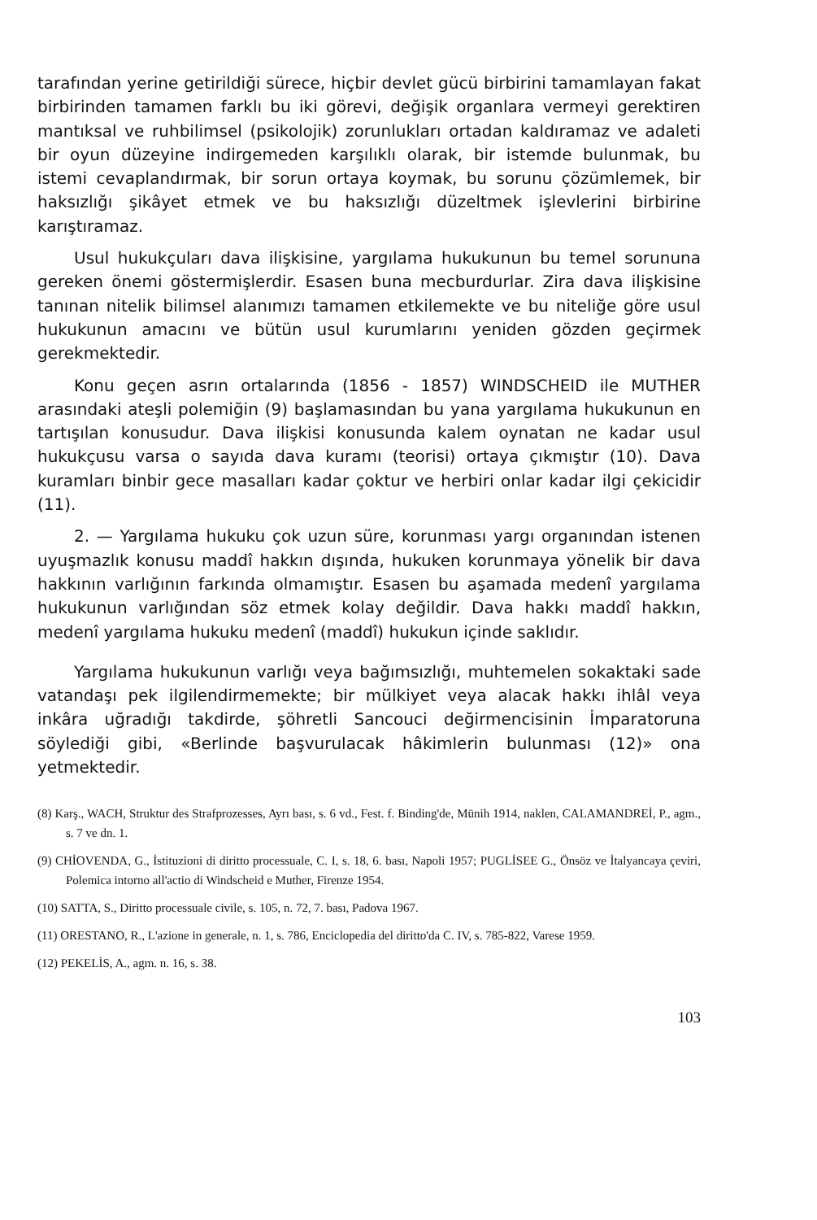tarafından yerine getirildiği sürece, hiçbir devlet gücü birbirini tamamlayan fakat birbirinden tamamen farklı bu iki görevi, değişik organlara vermeyi gerektiren mantıksal ve ruhbilimsel (psikolojik) zorunlukları ortadan kaldıramaz ve adaleti bir oyun düzeyine indirgemeden karşılıklı olarak, bir istemde bulunmak, bu istemi cevaplandırmak, bir sorun ortaya koymak, bu sorunu çözümlemek, bir haksızlığı şikâyet etmek ve bu haksızlığı düzeltmek işlevlerini birbirine karıştıramaz.
Usul hukukçuları dava ilişkisine, yargılama hukukunun bu temel sorununa gereken önemi göstermişlerdir. Esasen buna mecburdurlar. Zira dava ilişkisine tanınan nitelik bilimsel alanımızı tamamen etkilemekte ve bu niteliğe göre usul hukukunun amacını ve bütün usul kurumlarını yeniden gözden geçirmek gerekmektedir.
Konu geçen asrın ortalarında (1856 - 1857) WINDSCHEID ile MUTHER arasındaki ateşli polemiğin (9) başlamasından bu yana yargılama hukukunun en tartışılan konusudur. Dava ilişkisi konusunda kalem oynatan ne kadar usul hukukçusu varsa o sayıda dava kuramı (teorisi) ortaya çıkmıştır (10). Dava kuramları binbir gece masalları kadar çoktur ve herbiri onlar kadar ilgi çekicidir (11).
2. — Yargılama hukuku çok uzun süre, korunması yargı organından istenen uyuşmazlık konusu maddî hakkın dışında, hukuken korunmaya yönelik bir dava hakkının varlığının farkında olmamıştır. Esasen bu aşamada medenî yargılama hukukunun varlığından söz etmek kolay değildir. Dava hakkı maddî hakkın, medenî yargılama hukuku medenî (maddî) hukukun içinde saklıdır.
Yargılama hukukunun varlığı veya bağımsızlığı, muhtemelen sokaktaki sade vatandaşı pek ilgilendirmemekte; bir mülkiyet veya alacak hakkı ihlâl veya inkâra uğradığı takdirde, şöhretli Sancouci değirmencisinin İmparatoruna söylediği gibi, «Berlinde başvurulacak hâkimlerin bulunması (12)» ona yetmektedir.
(8) Karş., WACH, Struktur des Strafprozesses, Ayrı bası, s. 6 vd., Fest. f. Binding'de, Münih 1914, naklen, CALAMANDREİ, P., agm., s. 7 ve dn. 1.
(9) CHİOVENDA, G., İstituzioni di diritto processuale, C. I, s. 18, 6. bası, Napoli 1957; PUGLİSEE G., Önsöz ve İtalyancaya çeviri, Polemica intorno all'actio di Windscheid e Muther, Firenze 1954.
(10) SATTA, S., Diritto processuale civile, s. 105, n. 72, 7. bası, Padova 1967.
(11) ORESTANO, R., L'azione in generale, n. 1, s. 786, Enciclopedia del diritto'da C. IV, s. 785-822, Varese 1959.
(12) PEKELİS, A., agm. n. 16, s. 38.
103